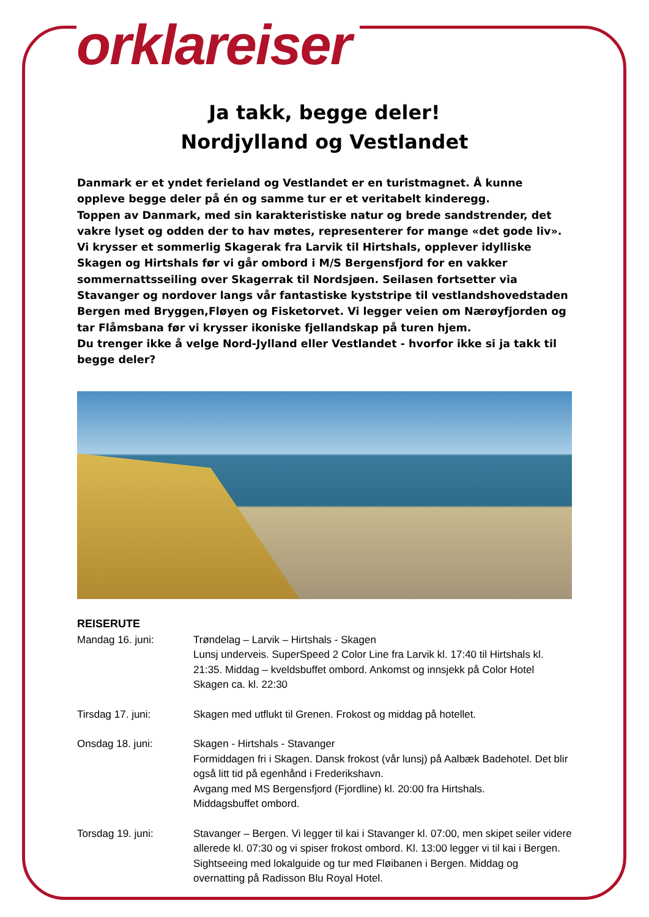orklareiser
Ja takk, begge deler!
Nordjylland og Vestlandet
Danmark er et yndet ferieland og Vestlandet er en turistmagnet. Å kunne oppleve begge deler på én og samme tur er et veritabelt kinderegg.
Toppen av Danmark, med sin karakteristiske natur og brede sandstrender, det vakre lyset og odden der to hav møtes, representerer for mange «det gode liv». Vi krysser et sommerlig Skagerak fra Larvik til Hirtshals, opplever idylliske Skagen og Hirtshals før vi går ombord i M/S Bergensfjord for en vakker sommernattsseiling over Skagerrak til Nordsjøen. Seilasen fortsetter via Stavanger og nordover langs vår fantastiske kyststripe til vestlandshovedstaden Bergen med Bryggen,Fløyen og Fisketorvet. Vi legger veien om Nærøyfjorden og tar Flåmsbana før vi krysser ikoniske fjellandskap på turen hjem.
Du trenger ikke å velge Nord-Jylland eller Vestlandet - hvorfor ikke si ja takk til begge deler?
REISERUTE
Mandag 16. juni: Trøndelag – Larvik – Hirtshals - Skagen
Lunsj underveis. SuperSpeed 2 Color Line fra Larvik kl. 17:40 til Hirtshals kl. 21:35. Middag – kveldsbuffet ombord. Ankomst og innsjekk på Color Hotel Skagen ca. kl. 22:30
Tirsdag 17. juni: Skagen med utflukt til Grenen. Frokost og middag på hotellet.
Onsdag 18. juni: Skagen ‐ Hirtshals - Stavanger
Formiddagen fri i Skagen. Dansk frokost (vår lunsj) på Aalbæk Badehotel. Det blir også litt tid på egenhånd i Frederikshavn.
Avgang med MS Bergensfjord (Fjordline) kl. 20:00 fra Hirtshals.
Middagsbuffet ombord.
Torsdag 19. juni: Stavanger – Bergen. Vi legger til kai i Stavanger kl. 07:00, men skipet seiler videre allerede kl. 07:30 og vi spiser frokost ombord. Kl. 13:00 legger vi til kai i Bergen. Sightseeing med lokalguide og tur med Fløibanen i Bergen. Middag og overnatting på Radisson Blu Royal Hotel.